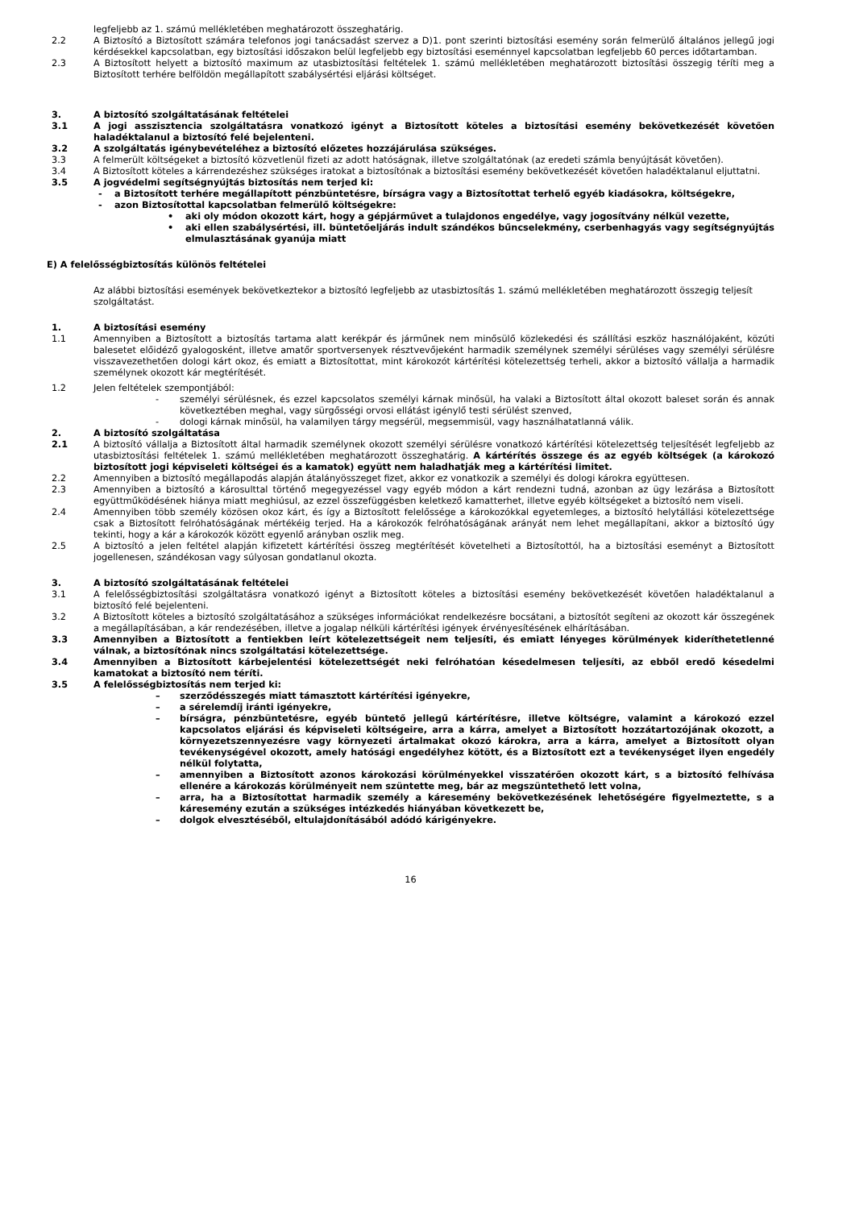legfeljebb az 1. számú mellékletében meghatározott összeghatárig.
2.2 A Biztosító a Biztosított számára telefonos jogi tanácsadást szervez a D)1. pont szerinti biztosítási esemény során felmerülő általános jellegű jogi kérdésekkel kapcsolatban, egy biztosítási időszakon belül legfeljebb egy biztosítási eseménnyel kapcsolatban legfeljebb 60 perces időtartamban.
2.3 A Biztosított helyett a biztosító maximum az utasbiztosítási feltételek 1. számú mellékletében meghatározott biztosítási összegig téríti meg a Biztosított terhére belföldön megállapított szabálysértési eljárási költséget.
3. A biztosító szolgáltatásának feltételei
3.1 A jogi asszisztencia szolgáltatásra vonatkozó igényt a Biztosított köteles a biztosítási esemény bekövetkezését követően haladéktalanul a biztosító felé bejelenteni.
3.2 A szolgáltatás igénybevételéhez a biztosító előzetes hozzájárulása szükséges.
3.3 A felmerült költségeket a biztosító közvetlenül fizeti az adott hatóságnak, illetve szolgáltatónak (az eredeti számla benyújtását követően).
3.4 A Biztosított köteles a kárrendezéshez szükséges iratokat a biztosítónak a biztosítási esemény bekövetkezését követően haladéktalanul eljuttatni.
3.5 A jogvédelmi segítségnyújtás biztosítás nem terjed ki:
- a Biztosított terhére megállapított pénzbüntetésre, bírságra vagy a Biztosítottat terhelő egyéb kiadásokra, költségekre,
- azon Biztosítottal kapcsolatban felmerülő költségekre:
• aki oly módon okozott kárt, hogy a gépjárművet a tulajdonos engedélye, vagy jogosítvány nélkül vezette,
• aki ellen szabálysértési, ill. büntetőeljárás indult szándékos bűncselekmény, cserbenhagyás vagy segítségnyújtás elmulasztásának gyanúja miatt
E) A felelősségbiztosítás különös feltételei
Az alábbi biztosítási események bekövetkeztekor a biztosító legfeljebb az utasbiztosítás 1. számú mellékletében meghatározott összegig teljesít szolgáltatást.
1. A biztosítási esemény
1.1 Amennyiben a Biztosított a biztosítás tartama alatt kerékpár és járműnek nem minősülő közlekedési és szállítási eszköz használójaként, közúti balesetet előidéző gyalogosként, illetve amatőr sportversenyek résztvevőjeként harmadik személynek személyi sérüléses vagy személyi sérülésre visszavezethetően dologi kárt okoz, és emiatt a Biztosítottat, mint károkozót kártérítési kötelezettség terheli, akkor a biztosító vállalja a harmadik személynek okozott kár megtérítését.
1.2 Jelen feltételek szempontjából:
- személyi sérülésnek, és ezzel kapcsolatos személyi kárnak minősül, ha valaki a Biztosított által okozott baleset során és annak következtében meghal, vagy sürgősségi orvosi ellátást igénylő testi sérülést szenved,
- dologi kárnak minősül, ha valamilyen tárgy megsérül, megsemmisül, vagy használhatatlanná válik.
2. A biztosító szolgáltatása
2.1 A biztosító vállalja a Biztosított által harmadik személynek okozott személyi sérülésre vonatkozó kártérítési kötelezettség teljesítését legfeljebb az utasbiztosítási feltételek 1. számú mellékletében meghatározott összeghatárig. A kártérítés összege és az egyéb költségek (a károkozó biztosított jogi képviseleti költségei és a kamatok) együtt nem haladhatják meg a kártérítési limitet.
2.2 Amennyiben a biztosító megállapodás alapján átalányösszeget fizet, akkor ez vonatkozik a személyi és dologi károkra együttesen.
2.3 Amennyiben a biztosító a károsulttal történő megegyezéssel vagy egyéb módon a kárt rendezni tudná, azonban az ügy lezárása a Biztosított együttműködésének hiánya miatt meghiúsul, az ezzel összefüggésben keletkező kamatterhet, illetve egyéb költségeket a biztosító nem viseli.
2.4 Amennyiben több személy közösen okoz kárt, és így a Biztosított felelőssége a károkozókkal egyetemleges, a biztosító helytállási kötelezettsége csak a Biztosított felróhatóságának mértékéig terjed. Ha a károkozók felróhatóságának arányát nem lehet megállapítani, akkor a biztosító úgy tekinti, hogy a kár a károkozók között egyenlő arányban oszlik meg.
2.5 A biztosító a jelen feltétel alapján kifizetett kártérítési összeg megtérítését követelheti a Biztosítottól, ha a biztosítási eseményt a Biztosított jogellenesen, szándékosan vagy súlyosan gondatlanul okozta.
3. A biztosító szolgáltatásának feltételei
3.1 A felelősségbiztosítási szolgáltatásra vonatkozó igényt a Biztosított köteles a biztosítási esemény bekövetkezését követően haladéktalanul a biztosító felé bejelenteni.
3.2 A Biztosított köteles a biztosító szolgáltatásához a szükséges információkat rendelkezésre bocsátani, a biztosítót segíteni az okozott kár összegének a megállapításában, a kár rendezésében, illetve a jogalap nélküli kártérítési igények érvényesítésének elhárításában.
3.3 Amennyiben a Biztosított a fentiekben leírt kötelezettségeit nem teljesíti, és emiatt lényeges körülmények kideríthetetlenné válnak, a biztosítónak nincs szolgáltatási kötelezettsége.
3.4 Amennyiben a Biztosított kárbejelentési kötelezettségét neki felróhatóan késedelmesen teljesíti, az ebből eredő késedelmi kamatokat a biztosító nem téríti.
3.5 A felelősségbiztosítás nem terjed ki:
– szerződésszegés miatt támasztott kártérítési igényekre,
– a sérelemdíj iránti igényekre,
– bírságra, pénzbüntetésre, egyéb büntető jellegű kártérítésre, illetve költségre, valamint a károkozó ezzel kapcsolatos eljárási és képviseleti költségeire, arra a kárra, amelyet a Biztosított hozzátartozójának okozott, a környezetszennyezésre vagy környezeti ártalmakat okozó károkra, arra a kárra, amelyet a Biztosított olyan tevékenységével okozott, amely hatósági engedélyhez kötött, és a Biztosított ezt a tevékenységet ilyen engedély nélkül folytatta,
– amennyiben a Biztosított azonos károkozási körülményekkel visszatérően okozott kárt, s a biztosító felhívása ellenére a károkozás körülményeit nem szüntette meg, bár az megszüntethető lett volna,
– arra, ha a Biztosítottat harmadik személy a káresemény bekövetkezésének lehetőségére figyelmeztette, s a káresemény ezután a szükséges intézkedés hiányában következett be,
– dolgok elvesztéséből, eltulajdonításából adódó kárigényekre.
16